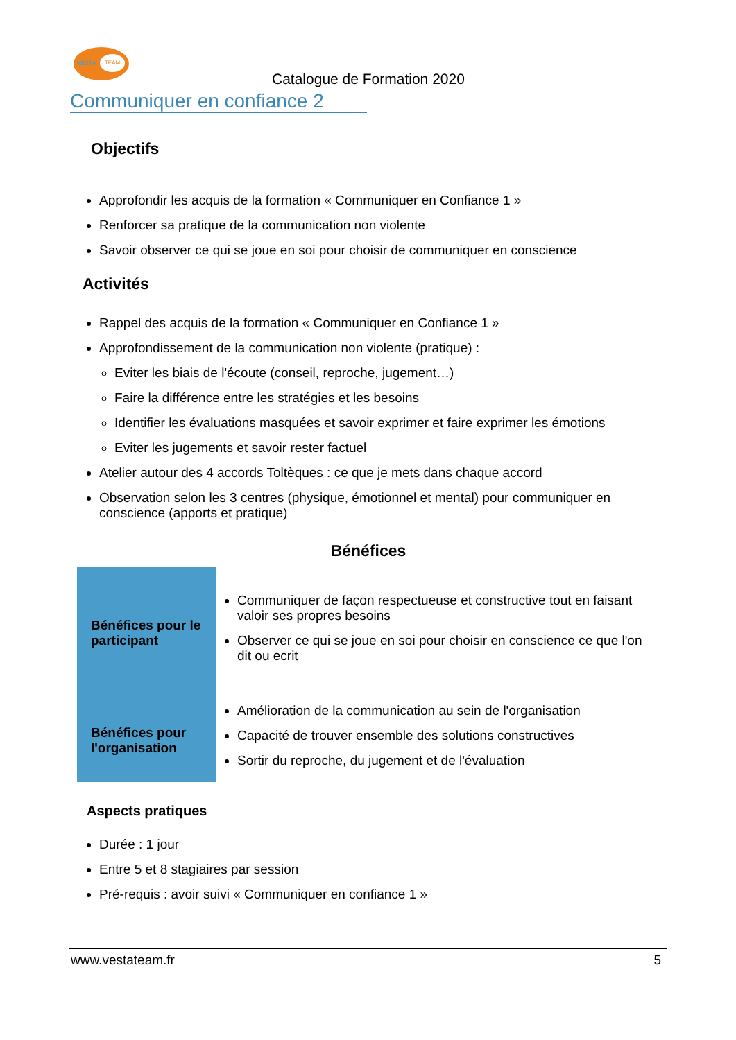VESTA
TEAM
Catalogue de Formation 2020
Communiquer en confiance 2
Objectifs
Approfondir les acquis de la formation « Communiquer en Confiance 1 »
Renforcer sa pratique de la communication non violente
Savoir observer ce qui se joue en soi pour choisir de communiquer en conscience
Activités
Rappel des acquis de la formation « Communiquer en Confiance 1 »
Approfondissement de la communication non violente (pratique) :
Eviter les biais de l'écoute (conseil, reproche, jugement…)
Faire la différence entre les stratégies et les besoins
Identifier les évaluations masquées et savoir exprimer et faire exprimer les émotions
Eviter les jugements et savoir rester factuel
Atelier autour des 4 accords Toltèques : ce que je mets dans chaque accord
Observation selon les 3 centres (physique, émotionnel et mental) pour communiquer en conscience (apports et pratique)
Bénéfices
| Bénéfices pour le participant | Communiquer de façon respectueuse et constructive tout en faisant valoir ses propres besoins Observer ce qui se joue en soi pour choisir en conscience ce que l'on dit ou ecrit |
| Bénéfices pour l'organisation | Amélioration de la communication au sein de l'organisation Capacité de trouver ensemble des solutions constructives Sortir du reproche, du jugement et de l'évaluation |
Aspects pratiques
Durée : 1 jour
Entre 5 et 8 stagiaires par session
Pré-requis : avoir suivi « Communiquer en confiance 1 »
www.vestateam.fr 5